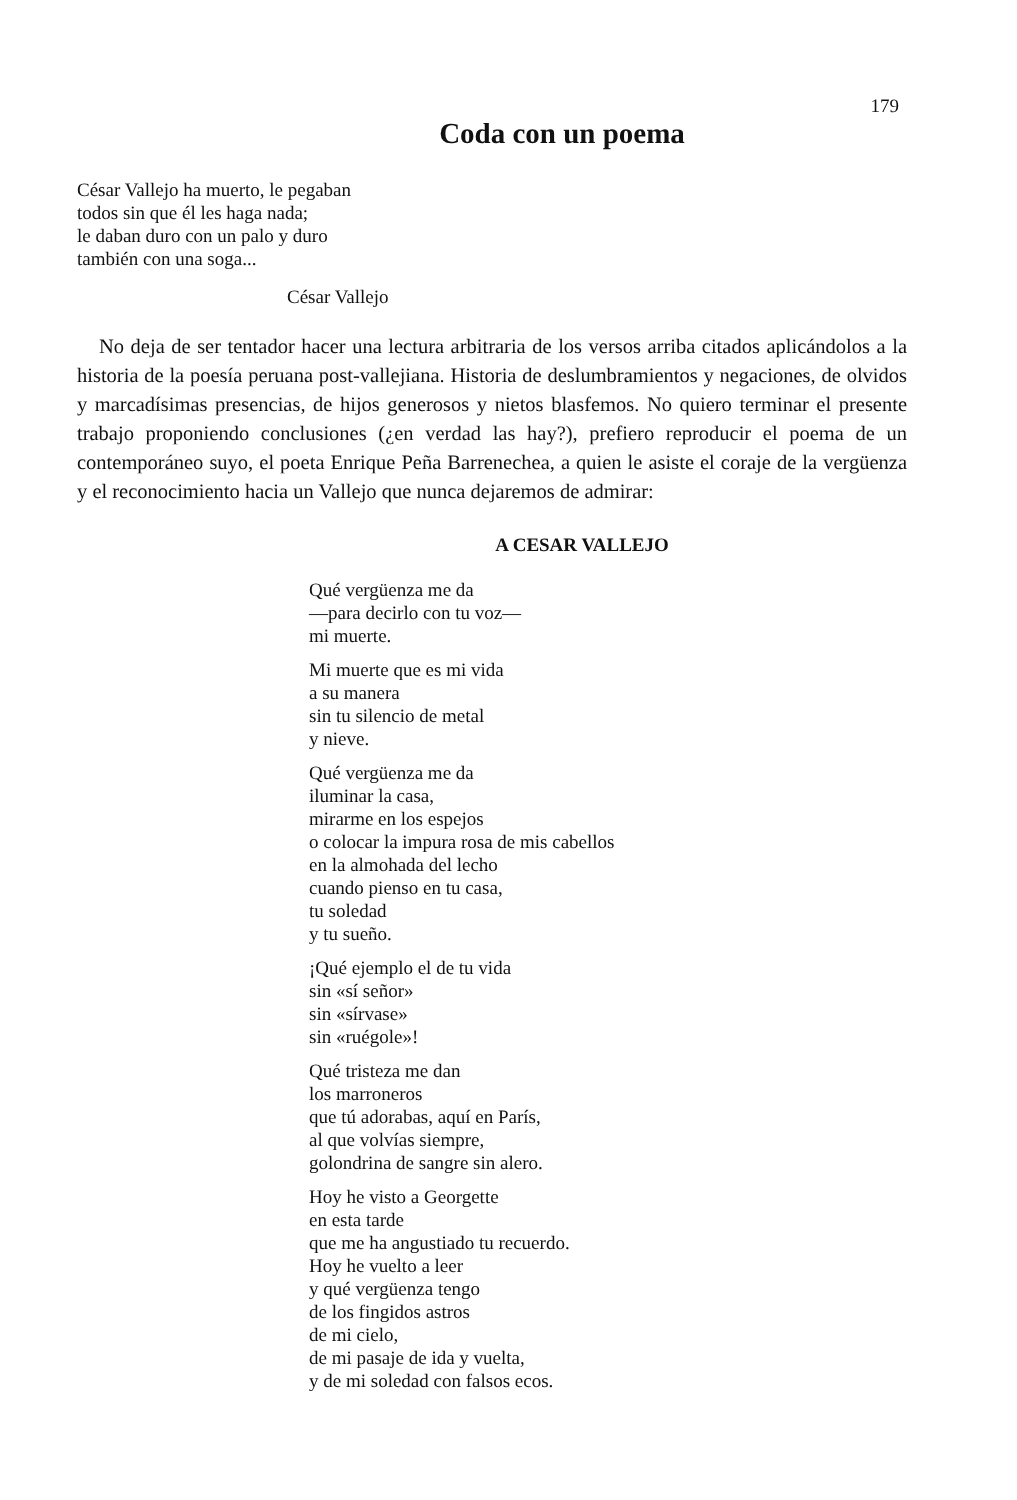179
Coda con un poema
César Vallejo ha muerto, le pegaban
todos sin que él les haga nada;
le daban duro con un palo y duro
también con una soga...
César Vallejo
No deja de ser tentador hacer una lectura arbitraria de los versos arriba citados aplicándolos a la historia de la poesía peruana post-vallejiana. Historia de deslumbramientos y negaciones, de olvidos y marcadísimas presencias, de hijos generosos y nietos blasfemos. No quiero terminar el presente trabajo proponiendo conclusiones (¿en verdad las hay?), prefiero reproducir el poema de un contemporáneo suyo, el poeta Enrique Peña Barrenechea, a quien le asiste el coraje de la vergüenza y el reconocimiento hacia un Vallejo que nunca dejaremos de admirar:
A CESAR VALLEJO
Qué vergüenza me da
—para decirlo con tu voz—
mi muerte.
Mi muerte que es mi vida
a su manera
sin tu silencio de metal
y nieve.
Qué vergüenza me da
iluminar la casa,
mirarme en los espejos
o colocar la impura rosa de mis cabellos
en la almohada del lecho
cuando pienso en tu casa,
tu soledad
y tu sueño.
¡Qué ejemplo el de tu vida
sin «sí señor»
sin «sírvase»
sin «ruégole»!
Qué tristeza me dan
los marroneros
que tú adorabas, aquí en París,
al que volvías siempre,
golondrina de sangre sin alero.
Hoy he visto a Georgette
en esta tarde
que me ha angustiado tu recuerdo.
Hoy he vuelto a leer
y qué vergüenza tengo
de los fingidos astros
de mi cielo,
de mi pasaje de ida y vuelta,
y de mi soledad con falsos ecos.